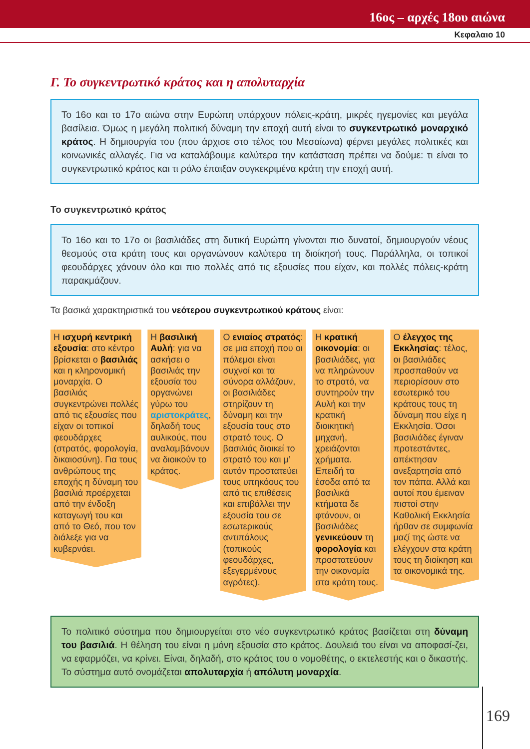16ος – αρχές 18ου αιώνα
Κεφαλαιο 10
Γ. Το συγκεντρωτικό κράτος και η απολυταρχία
Το 16ο και το 17ο αιώνα στην Ευρώπη υπάρχουν πόλεις-κράτη, μικρές ηγεμονίες και μεγάλα βασίλεια. Όμως η μεγάλη πολιτική δύναμη την εποχή αυτή είναι το συγκεντρωτικό μοναρχικό κράτος. Η δημιουργία του (που άρχισε στο τέλος του Μεσαίωνα) φέρνει μεγάλες πολιτικές και κοινωνικές αλλαγές. Για να καταλάβουμε καλύτερα την κατάσταση πρέπει να δούμε: τι είναι το συγκεντρωτικό κράτος και τι ρόλο έπαιξαν συγκεκριμένα κράτη την εποχή αυτή.
Το συγκεντρωτικό κράτος
Το 16ο και το 17ο οι βασιλιάδες στη δυτική Ευρώπη γίνονται πιο δυνατοί, δημιουργούν νέους θεσμούς στα κράτη τους και οργανώνουν καλύτερα τη διοίκησή τους. Παράλληλα, οι τοπικοί φεουδάρχες χάνουν όλο και πιο πολλές από τις εξουσίες που είχαν, και πολλές πόλεις-κράτη παρακμάζουν.
Τα βασικά χαρακτηριστικά του νεότερου συγκεντρωτικού κράτους είναι:
Η ισχυρή κεντρική εξουσία: στο κέντρο βρίσκεται ο βασιλιάς και η κληρονομική μοναρχία. Ο βασιλιάς συγκεντρώνει πολλές από τις εξουσίες που είχαν οι τοπικοί φεουδάρχες (στρατός, φορολογία, δικαιοσύνη). Για τους ανθρώπους της εποχής η δύναμη του βασιλιά προέρχεται από την ένδοξη καταγωγή του και από το Θεό, που τον διάλεξε για να κυβερνάει.
Η βασιλική Αυλή: για να ασκήσει ο βασιλιάς την εξουσία του οργανώνει γύρω του αριστοκράτες, δηλαδή τους αυλικούς, που αναλαμβάνουν να διοικούν το κράτος.
Ο ενιαίος στρατός: σε μια εποχή που οι πόλεμοι είναι συχνοί και τα σύνορα αλλάζουν, οι βασιλιάδες στηρίζουν τη δύναμη και την εξουσία τους στο στρατό τους. Ο βασιλιάς διοικεί το στρατό του και μ’ αυτόν προστατεύει τους υπηκόους του από τις επιθέσεις και επιβάλλει την εξουσία του σε εσωτερικούς αντιπάλους (τοπικούς φεουδάρχες, εξεγερμένους αγρότες).
Η κρατική οικονομία: οι βασιλιάδες, για να πληρώνουν το στρατό, να συντηρούν την Αυλή και την κρατική διοικητική μηχανή, χρειάζονται χρήματα. Επειδή τα έσοδα από τα βασιλικά κτήματα δε φτάνουν, οι βασιλιάδες γενικεύουν τη φορολογία και προστατεύουν την οικονομία στα κράτη τους.
Ο έλεγχος της Εκκλησίας: τέλος, οι βασιλιάδες προσπαθούν να περιορίσουν στο εσωτερικό του κράτους τους τη δύναμη που είχε η Εκκλησία. Όσοι βασιλιάδες έγιναν προτεστάντες, απέκτησαν ανεξαρτησία από τον πάπα. Αλλά και αυτοί που έμειναν πιστοί στην Καθολική Εκκλησία ήρθαν σε συμφωνία μαζί της ώστε να ελέγχουν στα κράτη τους τη διοίκηση και τα οικονομικά της.
Το πολιτικό σύστημα που δημιουργείται στο νέο συγκεντρωτικό κράτος βασίζεται στη δύναμη του βασιλιά. Η θέληση του είναι η μόνη εξουσία στο κράτος. Δουλειά του είναι να αποφασί-ζει, να εφαρμόζει, να κρίνει. Είναι, δηλαδή, στο κράτος του ο νομοθέτης, ο εκτελεστής και ο δικαστής. Το σύστημα αυτό ονομάζεται απολυταρχία ή απόλυτη μοναρχία.
169